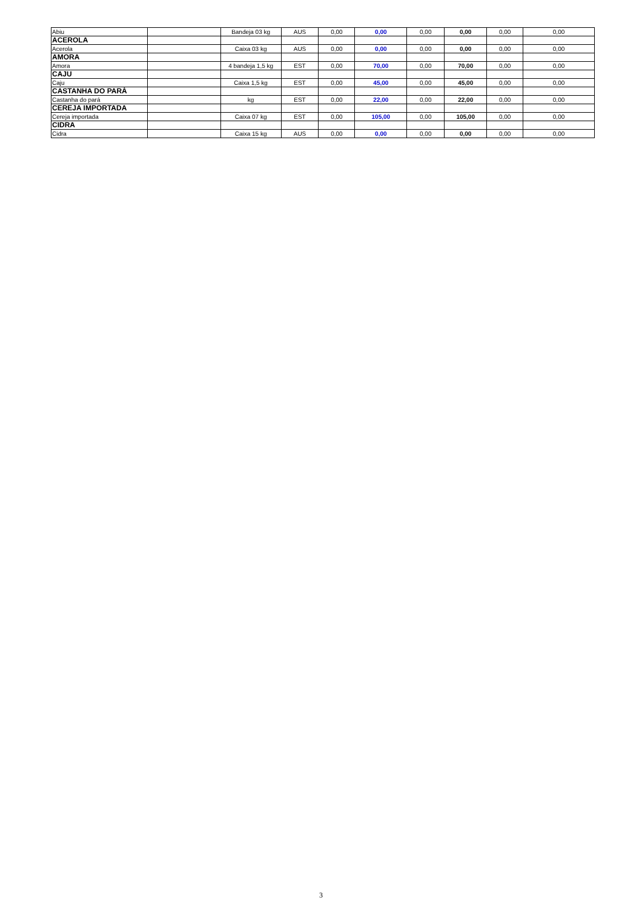| Abiu | | Bandeja 03 kg | AUS | 0,00 | 0,00 | 0,00 | 0,00 | 0,00 | 0,00 |
| ACEROLA | | | | | | | | | |
| Acerola | | Caixa 03 kg | AUS | 0,00 | 0,00 | 0,00 | 0,00 | 0,00 | 0,00 |
| AMORA | | | | | | | | | |
| Amora | | 4 bandeja 1,5 kg | EST | 0,00 | 70,00 | 0,00 | 70,00 | 0,00 | 0,00 |
| CAJU | | | | | | | | | |
| Caju | | Caixa 1,5 kg | EST | 0,00 | 45,00 | 0,00 | 45,00 | 0,00 | 0,00 |
| CASTANHA DO PARÁ | | | | | | | | | |
| Castanha do pará | | kg | EST | 0,00 | 22,00 | 0,00 | 22,00 | 0,00 | 0,00 |
| CEREJA IMPORTADA | | | | | | | | | |
| Cereja importada | | Caixa 07 kg | EST | 0,00 | 105,00 | 0,00 | 105,00 | 0,00 | 0,00 |
| CIDRA | | | | | | | | | |
| Cidra | | Caixa 15 kg | AUS | 0,00 | 0,00 | 0,00 | 0,00 | 0,00 | 0,00 |
3